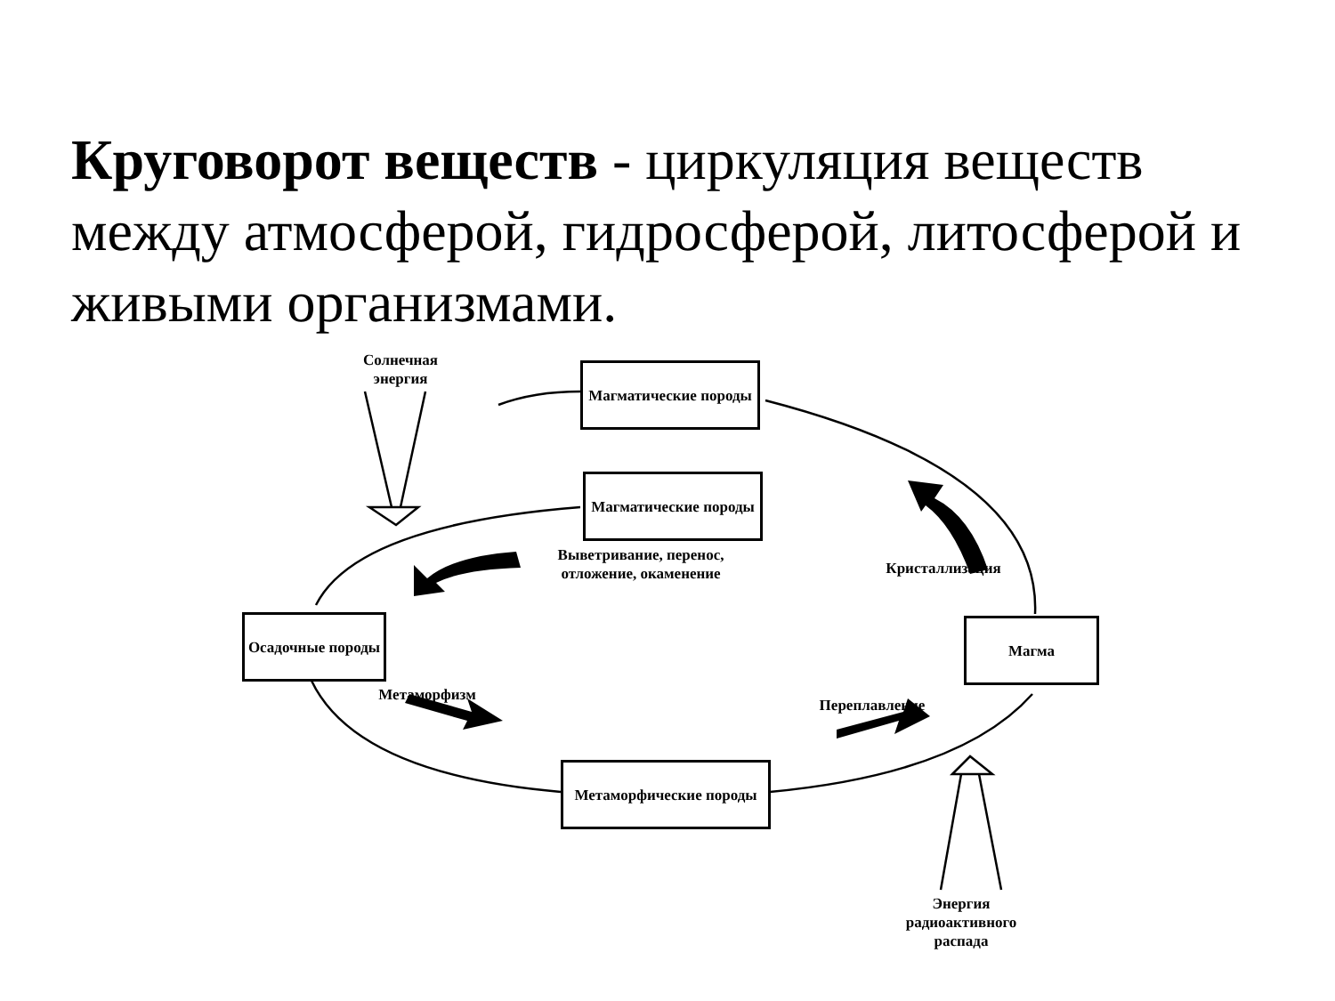Круговорот веществ - циркуляция веществ между атмосферой, гидросферой, литосферой и живыми организмами.
Солнечная энергия
Магматические породы
Магматические породы
Выветривание, перенос, отложение, окаменение
Кристаллизация
Осадочные породы
Магма
Метаморфизм
Переплавление
Метаморфические породы
Энергия радиоактивного распада